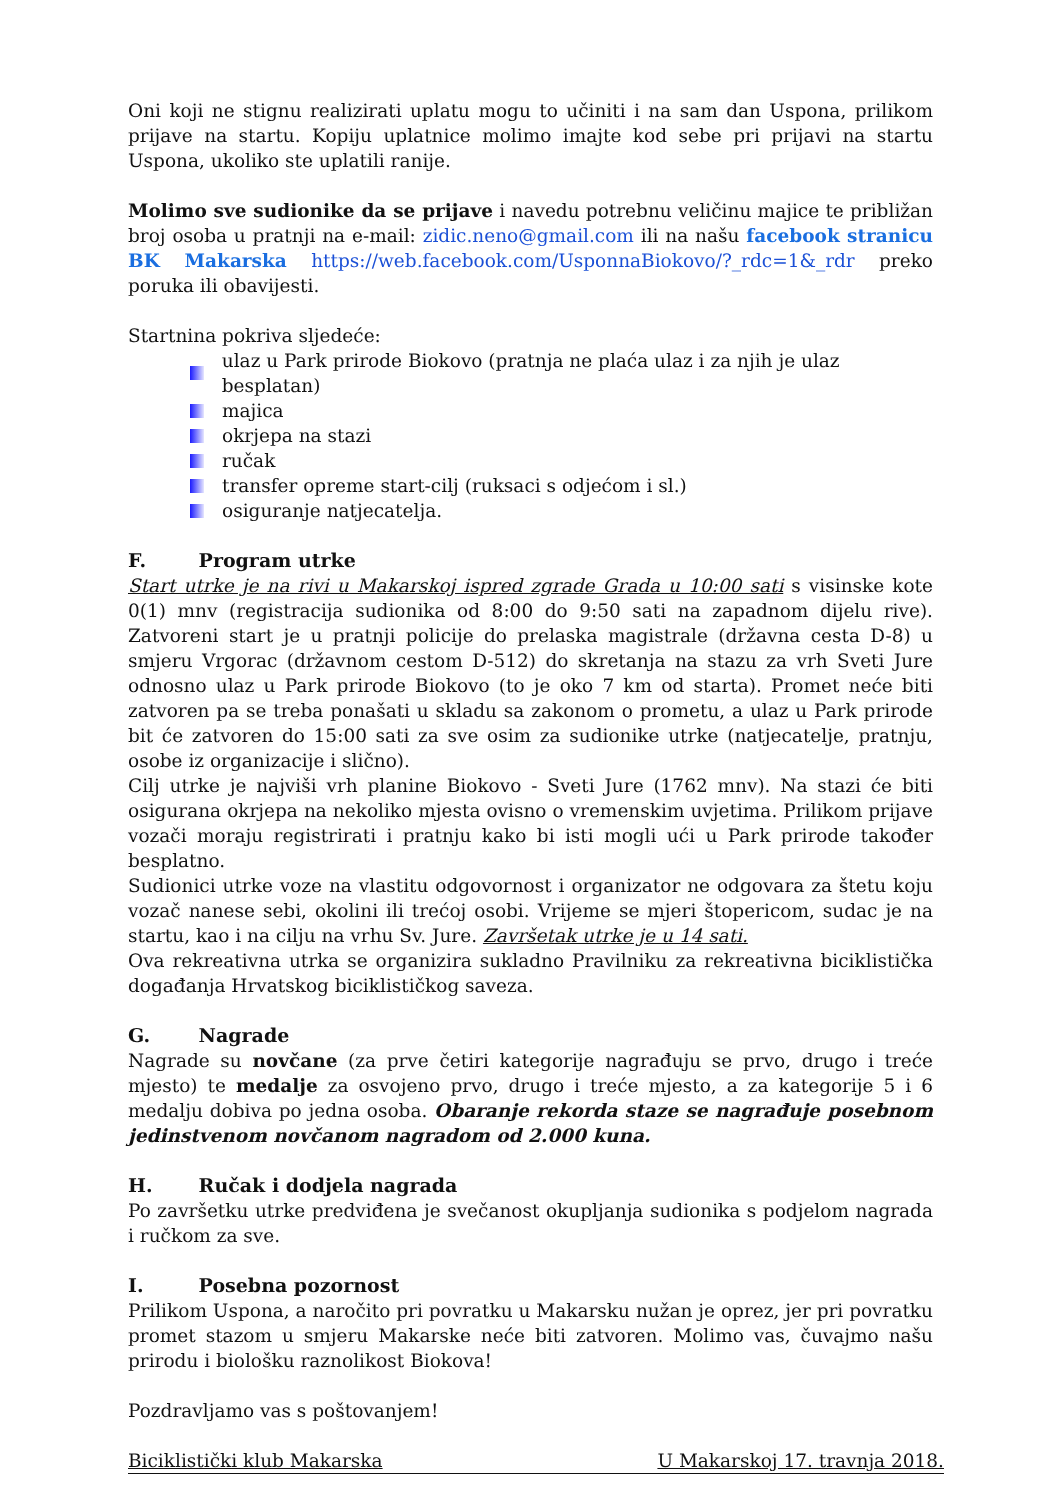Oni koji ne stignu realizirati uplatu mogu to učiniti i na sam dan Uspona, prilikom prijave na startu. Kopiju uplatnice molimo imajte kod sebe pri prijavi na startu Uspona, ukoliko ste uplatili ranije.
Molimo sve sudionike da se prijave i navedu potrebnu veličinu majice te približan broj osoba u pratnji na e-mail: zidic.neno@gmail.com ili na našu facebook stranicu BK Makarska https://web.facebook.com/UsponnaBiokovo/?_rdc=1&_rdr preko poruka ili obavijesti.
Startnina pokriva sljedeće:
ulaz u Park prirode Biokovo (pratnja ne plaća ulaz i za njih je ulaz besplatan)
majica
okrjepa na stazi
ručak
transfer opreme start-cilj (ruksaci s odjećom i sl.)
osiguranje natjecatelja.
F. Program utrke
Start utrke je na rivi u Makarskoj ispred zgrade Grada u 10:00 sati s visinske kote 0(1) mnv (registracija sudionika od 8:00 do 9:50 sati na zapadnom dijelu rive). Zatvoreni start je u pratnji policije do prelaska magistrale (državna cesta D-8) u smjeru Vrgorac (državnom cestom D-512) do skretanja na stazu za vrh Sveti Jure odnosno ulaz u Park prirode Biokovo (to je oko 7 km od starta). Promet neće biti zatvoren pa se treba ponašati u skladu sa zakonom o prometu, a ulaz u Park prirode bit će zatvoren do 15:00 sati za sve osim za sudionike utrke (natjecatelje, pratnju, osobe iz organizacije i slično).
Cilj utrke je najviši vrh planine Biokovo - Sveti Jure (1762 mnv). Na stazi će biti osigurana okrjepa na nekoliko mjesta ovisno o vremenskim uvjetima. Prilikom prijave vozači moraju registrirati i pratnju kako bi isti mogli ući u Park prirode također besplatno.
Sudionici utrke voze na vlastitu odgovornost i organizator ne odgovara za štetu koju vozač nanese sebi, okolini ili trećoj osobi. Vrijeme se mjeri štopericom, sudac je na startu, kao i na cilju na vrhu Sv. Jure. Završetak utrke je u 14 sati.
Ova rekreativna utrka se organizira sukladno Pravilniku za rekreativna biciklistička događanja Hrvatskog biciklističkog saveza.
G. Nagrade
Nagrade su novčane (za prve četiri kategorije nagrađuju se prvo, drugo i treće mjesto) te medalje za osvojeno prvo, drugo i treće mjesto, a za kategorije 5 i 6 medalju dobiva po jedna osoba. Obaranje rekorda staze se nagrađuje posebnom jedinstvenom novčanom nagradom od 2.000 kuna.
H. Ručak i dodjela nagrada
Po završetku utrke predviđena je svečanost okupljanja sudionika s podjelom nagrada i ručkom za sve.
I. Posebna pozornost
Prilikom Uspona, a naročito pri povratku u Makarsku nužan je oprez, jer pri povratku promet stazom u smjeru Makarske neće biti zatvoren. Molimo vas, čuvajmo našu prirodu i biološku raznolikost Biokova!
Pozdravljamo vas s poštovanjem!
Biciklistički klub Makarska U Makarskoj 17. travnja 2018.